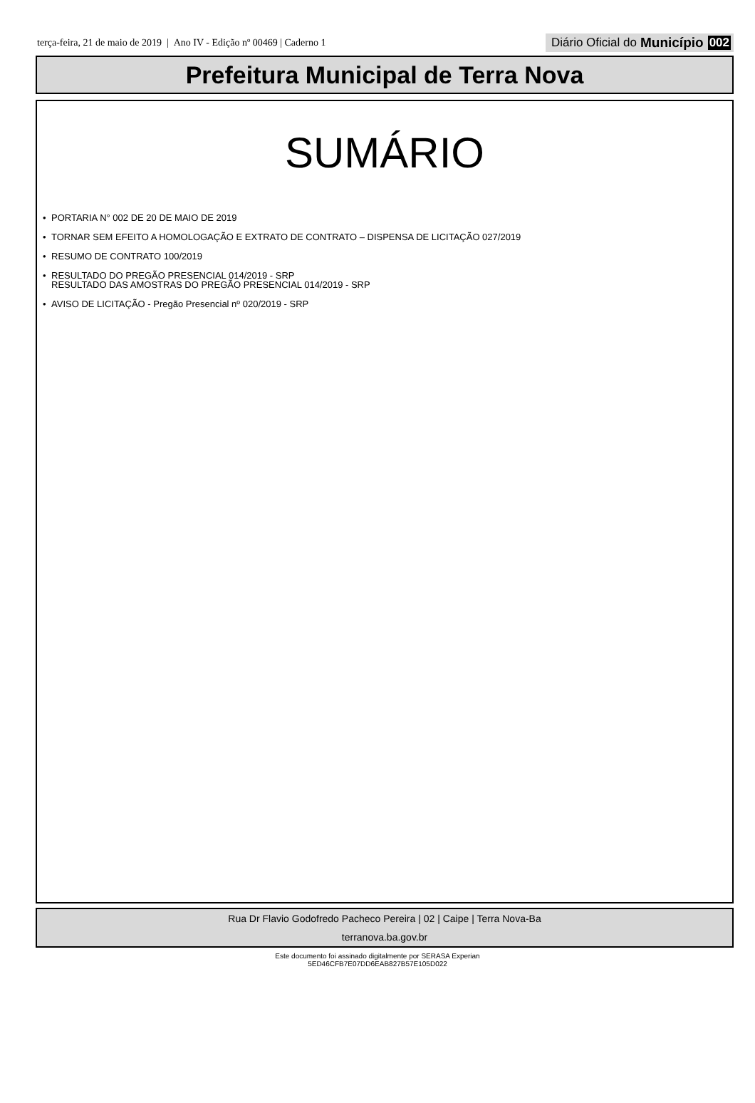terça-feira, 21 de maio de 2019 | Ano IV - Edição nº 00469 | Caderno 1
Diário Oficial do Município 002
Prefeitura Municipal de Terra Nova
SUMÁRIO
• PORTARIA N° 002 DE 20 DE MAIO DE 2019
• TORNAR SEM EFEITO A HOMOLOGAÇÃO E EXTRATO DE CONTRATO – DISPENSA DE LICITAÇÃO 027/2019
• RESUMO DE CONTRATO 100/2019
• RESULTADO DO PREGÃO PRESENCIAL 014/2019 - SRP
RESULTADO DAS AMOSTRAS DO PREGÃO PRESENCIAL 014/2019 - SRP
• AVISO DE LICITAÇÃO - Pregão Presencial nº 020/2019 - SRP
Rua Dr Flavio Godofredo Pacheco Pereira | 02 | Caipe | Terra Nova-Ba
terranova.ba.gov.br
Este documento foi assinado digitalmente por SERASA Experian
5ED46CFB7E07DD6EAB827B57E105D022